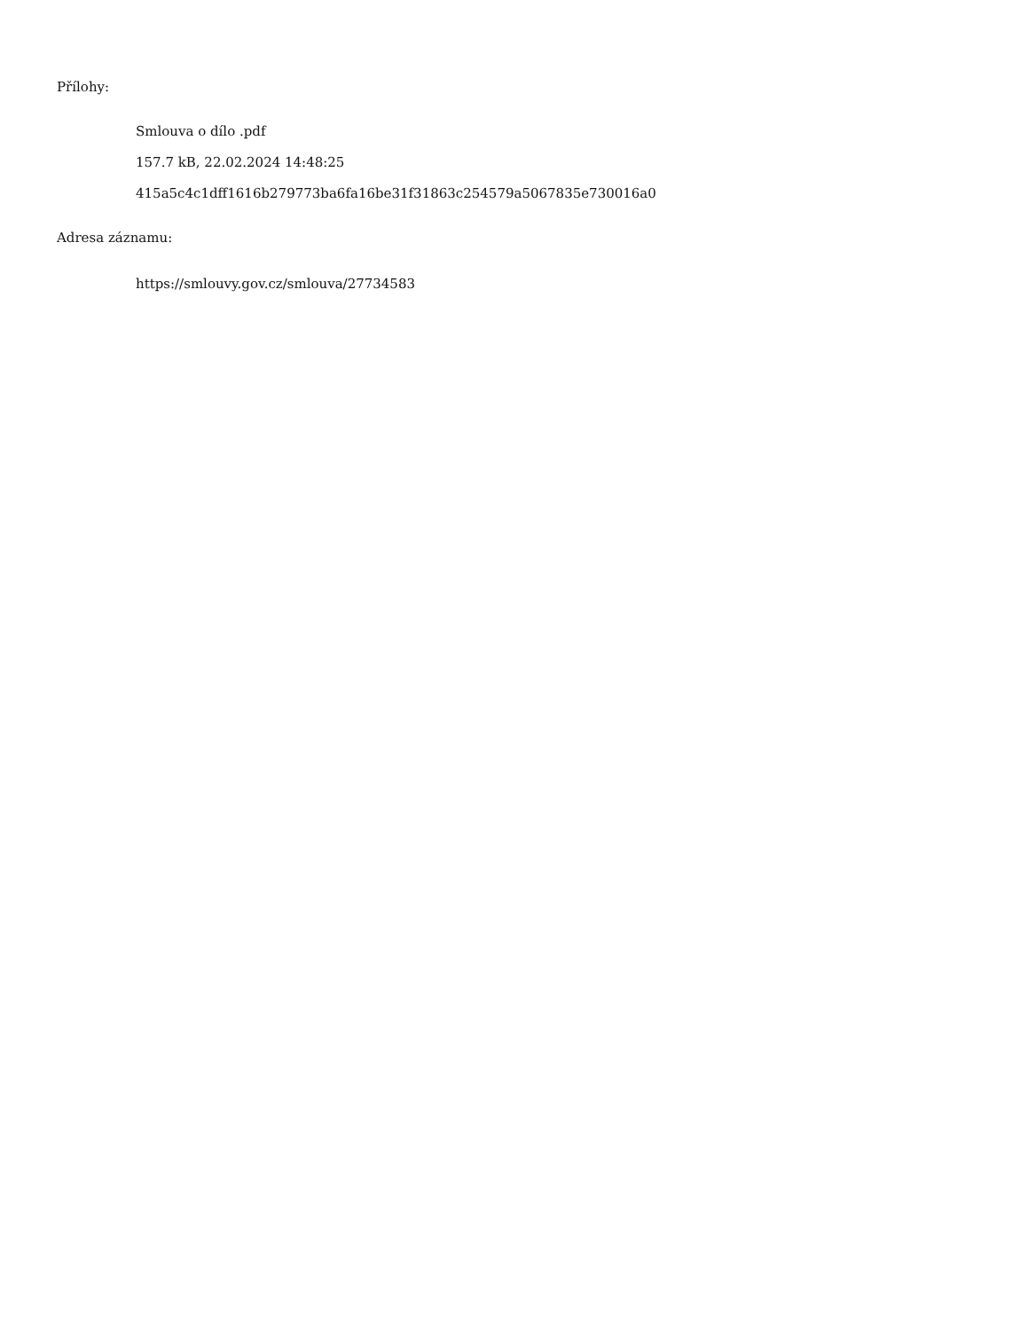Přílohy:
Smlouva o dílo .pdf
157.7 kB, 22.02.2024 14:48:25
415a5c4c1dff1616b279773ba6fa16be31f31863c254579a5067835e730016a0
Adresa záznamu:
https://smlouvy.gov.cz/smlouva/27734583